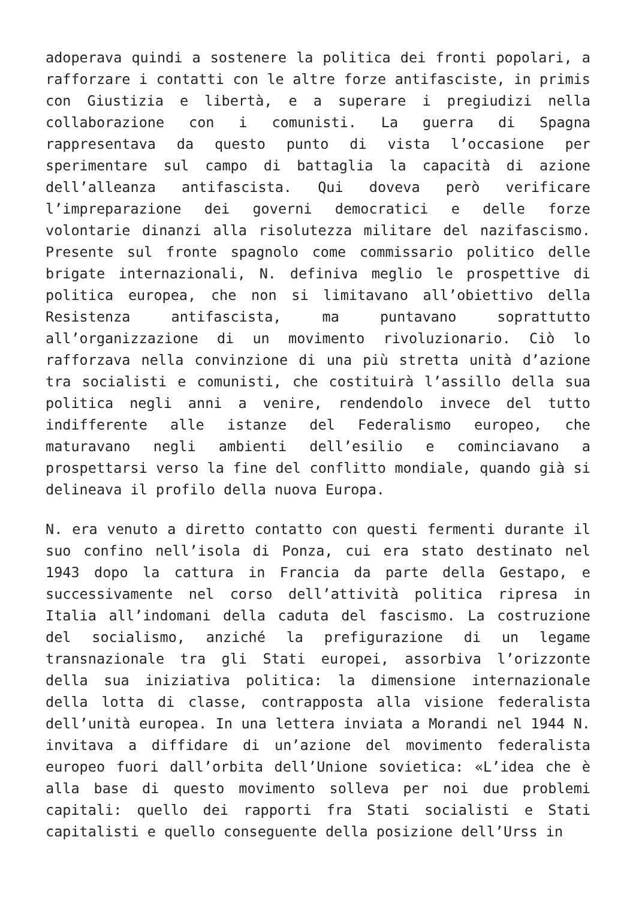adoperava quindi a sostenere la politica dei fronti popolari, a rafforzare i contatti con le altre forze antifasciste, in primis con Giustizia e libertà, e a superare i pregiudizi nella collaborazione con i comunisti. La guerra di Spagna rappresentava da questo punto di vista l’occasione per sperimentare sul campo di battaglia la capacità di azione dell’alleanza antifascista. Qui doveva però verificare l’impreparazione dei governi democratici e delle forze volontarie dinanzi alla risolutezza militare del nazifascismo. Presente sul fronte spagnolo come commissario politico delle brigate internazionali, N. definiva meglio le prospettive di politica europea, che non si limitavano all’obiettivo della Resistenza antifascista, ma puntavano soprattutto all’organizzazione di un movimento rivoluzionario. Ciò lo rafforzava nella convinzione di una più stretta unità d’azione tra socialisti e comunisti, che costituirà l’assillo della sua politica negli anni a venire, rendendolo invece del tutto indifferente alle istanze del Federalismo europeo, che maturavano negli ambienti dell’esilio e cominciavano a prospettarsi verso la fine del conflitto mondiale, quando già si delineava il profilo della nuova Europa.
N. era venuto a diretto contatto con questi fermenti durante il suo confino nell’isola di Ponza, cui era stato destinato nel 1943 dopo la cattura in Francia da parte della Gestapo, e successivamente nel corso dell’attività politica ripresa in Italia all’indomani della caduta del fascismo. La costruzione del socialismo, anziché la prefigurazione di un legame transnazionale tra gli Stati europei, assorbiva l’orizzonte della sua iniziativa politica: la dimensione internazionale della lotta di classe, contrapposta alla visione federalista dell’unità europea. In una lettera inviata a Morandi nel 1944 N. invitava a diffidare di un’azione del movimento federalista europeo fuori dall’orbita dell’Unione sovietica: «L’idea che è alla base di questo movimento solleva per noi due problemi capitali: quello dei rapporti fra Stati socialisti e Stati capitalisti e quello conseguente della posizione dell’Urss in